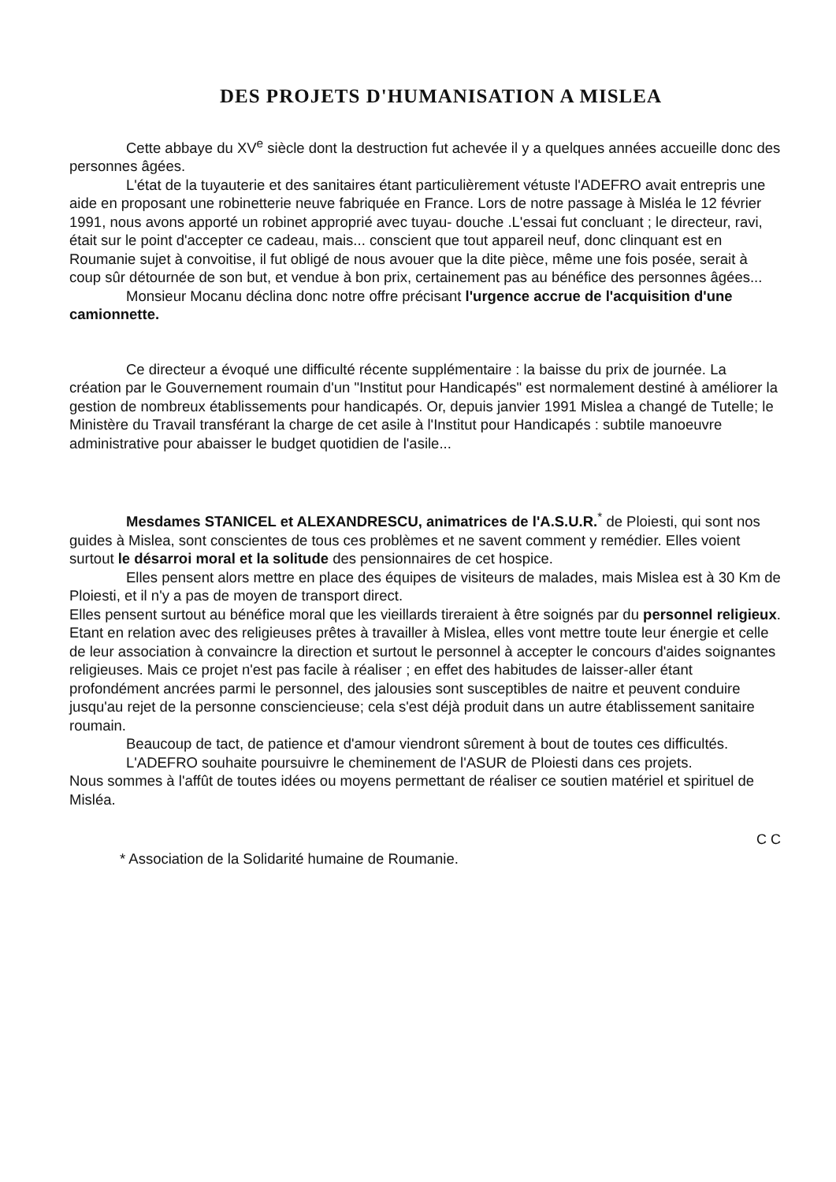DES PROJETS D'HUMANISATION A MISLEA
Cette abbaye du XV<sup>e</sup> siècle dont la destruction fut achevée il y a quelques années accueille donc des personnes âgées.
L'état de la tuyauterie et des sanitaires étant particulièrement vétuste l'ADEFRO avait entrepris une aide en proposant une robinetterie neuve fabriquée en France. Lors de notre passage à Misléa le 12 février 1991, nous avons apporté un robinet approprié avec tuyau- douche .L'essai fut concluant ; le directeur, ravi, était sur le point d'accepter ce cadeau, mais... conscient que tout appareil neuf, donc clinquant est en Roumanie sujet à convoitise, il fut obligé de nous avouer que la dite pièce, même une fois posée, serait à coup sûr détournée de son but, et vendue à bon prix, certainement pas au bénéfice des personnes âgées...
Monsieur Mocanu déclina donc notre offre précisant l'urgence accrue de l'acquisition d'une camionnette.
Ce directeur a évoqué une difficulté récente supplémentaire : la baisse du prix de journée. La création par le Gouvernement roumain d'un "Institut pour Handicapés" est normalement destiné à améliorer la gestion de nombreux établissements pour handicapés. Or, depuis janvier 1991 Mislea a changé de Tutelle; le Ministère du Travail transférant la charge de cet asile à l'Institut pour Handicapés : subtile manoeuvre administrative pour abaisser le budget quotidien de l'asile...
Mesdames STANICEL et ALEXANDRESCU, animatrices de l'A.S.U.R.<sup>*</sup> de Ploiesti, qui sont nos guides à Mislea, sont conscientes de tous ces problèmes et ne savent comment y remédier. Elles voient surtout le désarroi moral et la solitude des pensionnaires de cet hospice.
Elles pensent alors mettre en place des équipes de visiteurs de malades, mais Mislea est à 30 Km de Ploiesti, et il n'y a pas de moyen de transport direct.
Elles pensent surtout au bénéfice moral que les vieillards tireraient à être soignés par du personnel religieux. Etant en relation avec des religieuses prêtes à travailler à Mislea, elles vont mettre toute leur énergie et celle de leur association à convaincre la direction et surtout le personnel à accepter le concours d'aides soignantes religieuses. Mais ce projet n'est pas facile à réaliser ; en effet des habitudes de laisser-aller étant profondément ancrées parmi le personnel, des jalousies sont susceptibles de naitre et peuvent conduire jusqu'au rejet de la personne consciencieuse; cela s'est déjà produit dans un autre établissement sanitaire roumain.
Beaucoup de tact, de patience et d'amour viendront sûrement à bout de toutes ces difficultés.
L'ADEFRO souhaite poursuivre le cheminement de l'ASUR de Ploiesti dans ces projets.
Nous sommes à l'affût de toutes idées ou moyens permettant de réaliser ce soutien matériel et spirituel de Misléa.
C C
* Association de la Solidarité humaine de Roumanie.